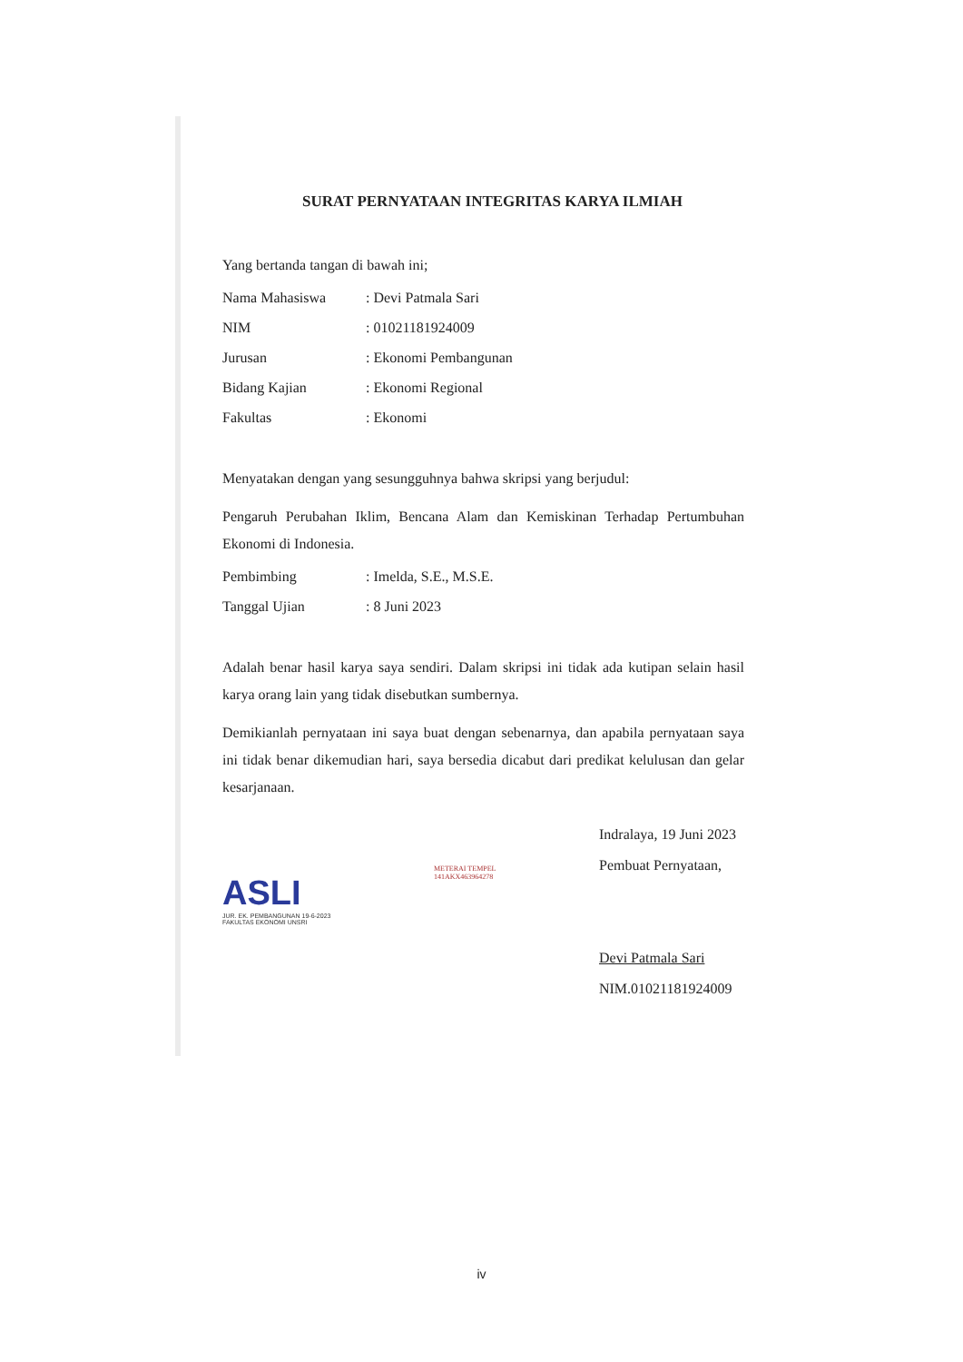SURAT PERNYATAAN INTEGRITAS KARYA ILMIAH
Yang bertanda tangan di bawah ini;
| Nama Mahasiswa | : Devi Patmala Sari |
| NIM | : 01021181924009 |
| Jurusan | : Ekonomi Pembangunan |
| Bidang Kajian | : Ekonomi Regional |
| Fakultas | : Ekonomi |
Menyatakan dengan yang sesungguhnya bahwa skripsi yang berjudul:
Pengaruh Perubahan Iklim, Bencana Alam dan Kemiskinan Terhadap Pertumbuhan Ekonomi di Indonesia.
| Pembimbing | : Imelda, S.E., M.S.E. |
| Tanggal Ujian | : 8 Juni 2023 |
Adalah benar hasil karya saya sendiri. Dalam skripsi ini tidak ada kutipan selain hasil karya orang lain yang tidak disebutkan sumbernya.
Demikianlah pernyataan ini saya buat dengan sebenarnya, dan apabila pernyataan saya ini tidak benar dikemudian hari, saya bersedia dicabut dari predikat kelulusan dan gelar kesarjanaan.
ASLI
JUR. EK. PEMBANGUNAN 19-6-2023
FAKULTAS EKONOMI UNSRI
METERAI TEMPEL
141AKX463964278
Indralaya, 19 Juni 2023
Pembuat Pernyataan,
Devi Patmala Sari
NIM.01021181924009
iv